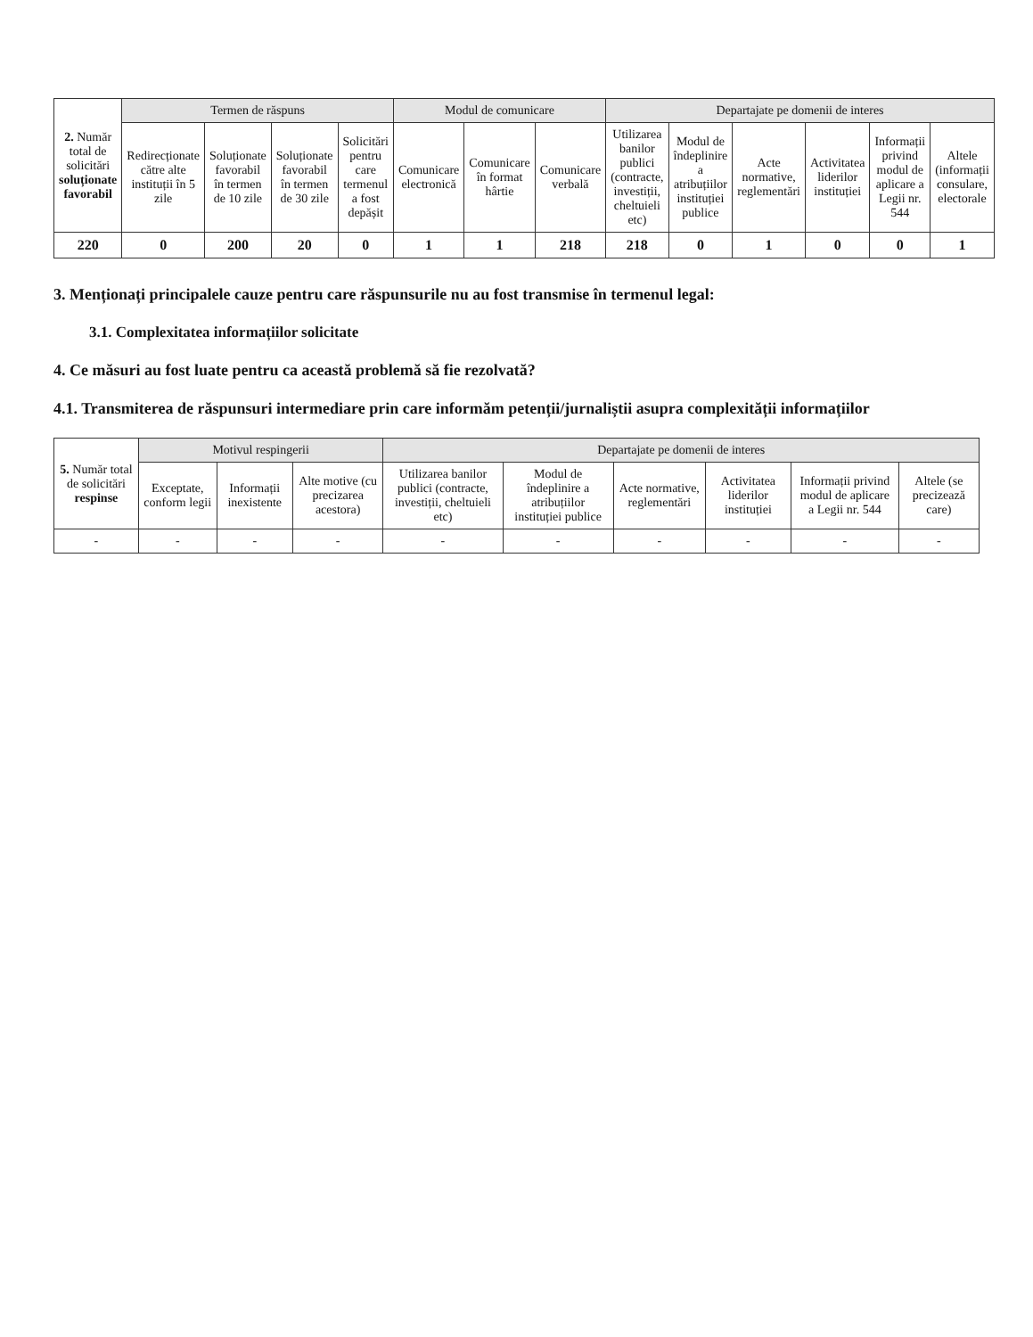| 2. Număr total de solicitări soluționate favorabil | Termen de răspuns | | | | Modul de comunicare | | | Departajate pe domenii de interes | | | | | |
| --- | --- | --- | --- | --- | --- | --- | --- | --- | --- | --- | --- | --- | --- |
| | Redirecționate către alte instituții în 5 zile | Soluționate favorabil în termen de 10 zile | Soluționate favorabil în termen de 30 zile | Solicitări pentru care termenul a fost depășit | Comunicare electronică | Comunicare în format hârtie | Comunicare verbală | Utilizarea banilor publici (contracte, investiții, cheltuieli etc) | Modul de îndeplinire a atribuțiilor instituției publice | Acte normative, reglementări | Activitatea liderilor instituției | Informații privind modul de aplicare a Legii nr. 544 | Altele (informații consulare, electorale |
| 220 | 0 | 200 | 20 | 0 | 1 | 1 | 218 | 218 | 0 | 1 | 0 | 0 | 1 |
3. Menționați principalele cauze pentru care răspunsurile nu au fost transmise în termenul legal:
3.1. Complexitatea informațiilor solicitate
4. Ce măsuri au fost luate pentru ca această problemă să fie rezolvată?
4.1. Transmiterea de răspunsuri intermediare prin care informăm petenții/jurnaliștii asupra complexității informațiilor
| 5. Număr total de solicitări respinse | Motivul respingerii | | | Departajate pe domenii de interes | | | | | |
| --- | --- | --- | --- | --- | --- | --- | --- | --- | --- |
| | Exceptate, conform legii | Informații inexistente | Alte motive (cu precizarea acestora) | Utilizarea banilor publici (contracte, investiții, cheltuieli etc) | Modul de îndeplinire a atribuțiilor instituției publice | Acte normative, reglementări | Activitatea liderilor instituției | Informații privind modul de aplicare a Legii nr. 544 | Altele (se precizează care) |
| - | - | - | - | - | - | - | - | - | - |